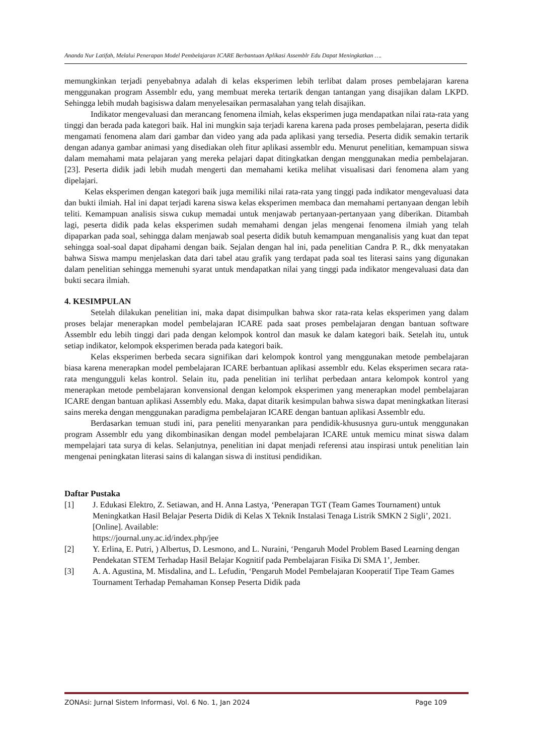Ananda Nur Latifah, Melalui Penerapan Model Pembelajaran ICARE Berbantuan Aplikasi Assemblr Edu Dapat Meningkatkan ….
memungkinkan terjadi penyebabnya adalah di kelas eksperimen lebih terlibat dalam proses pembelajaran karena menggunakan program Assemblr edu, yang membuat mereka tertarik dengan tantangan yang disajikan dalam LKPD. Sehingga lebih mudah bagisiswa dalam menyelesaikan permasalahan yang telah disajikan.
Indikator mengevaluasi dan merancang fenomena ilmiah, kelas eksperimen juga mendapatkan nilai rata-rata yang tinggi dan berada pada kategori baik. Hal ini mungkin saja terjadi karena karena pada proses pembelajaran, peserta didik mengamati fenomena alam dari gambar dan video yang ada pada aplikasi yang tersedia. Peserta didik semakin tertarik dengan adanya gambar animasi yang disediakan oleh fitur aplikasi assemblr edu. Menurut penelitian, kemampuan siswa dalam memahami mata pelajaran yang mereka pelajari dapat ditingkatkan dengan menggunakan media pembelajaran. [23]. Peserta didik jadi lebih mudah mengerti dan memahami ketika melihat visualisasi dari fenomena alam yang dipelajari.
Kelas eksperimen dengan kategori baik juga memiliki nilai rata-rata yang tinggi pada indikator mengevaluasi data dan bukti ilmiah. Hal ini dapat terjadi karena siswa kelas eksperimen membaca dan memahami pertanyaan dengan lebih teliti. Kemampuan analisis siswa cukup memadai untuk menjawab pertanyaan-pertanyaan yang diberikan. Ditambah lagi, peserta didik pada kelas eksperimen sudah memahami dengan jelas mengenai fenomena ilmiah yang telah dipaparkan pada soal, sehingga dalam menjawab soal peserta didik butuh kemampuan menganalisis yang kuat dan tepat sehingga soal-soal dapat dipahami dengan baik. Sejalan dengan hal ini, pada penelitian Candra P. R., dkk menyatakan bahwa Siswa mampu menjelaskan data dari tabel atau grafik yang terdapat pada soal tes literasi sains yang digunakan dalam penelitian sehingga memenuhi syarat untuk mendapatkan nilai yang tinggi pada indikator mengevaluasi data dan bukti secara ilmiah.
4. KESIMPULAN
Setelah dilakukan penelitian ini, maka dapat disimpulkan bahwa skor rata-rata kelas eksperimen yang dalam proses belajar menerapkan model pembelajaran ICARE pada saat proses pembelajaran dengan bantuan software Assemblr edu lebih tinggi dari pada dengan kelompok kontrol dan masuk ke dalam kategori baik. Setelah itu, untuk setiap indikator, kelompok eksperimen berada pada kategori baik.
Kelas eksperimen berbeda secara signifikan dari kelompok kontrol yang menggunakan metode pembelajaran biasa karena menerapkan model pembelajaran ICARE berbantuan aplikasi assemblr edu. Kelas eksperimen secara rata-rata mengungguli kelas kontrol. Selain itu, pada penelitian ini terlihat perbedaan antara kelompok kontrol yang menerapkan metode pembelajaran konvensional dengan kelompok eksperimen yang menerapkan model pembelajaran ICARE dengan bantuan aplikasi Assembly edu. Maka, dapat ditarik kesimpulan bahwa siswa dapat meningkatkan literasi sains mereka dengan menggunakan paradigma pembelajaran ICARE dengan bantuan aplikasi Assemblr edu.
Berdasarkan temuan studi ini, para peneliti menyarankan para pendidik-khususnya guru-untuk menggunakan program Assemblr edu yang dikombinasikan dengan model pembelajaran ICARE untuk memicu minat siswa dalam mempelajari tata surya di kelas. Selanjutnya, penelitian ini dapat menjadi referensi atau inspirasi untuk penelitian lain mengenai peningkatan literasi sains di kalangan siswa di institusi pendidikan.
Daftar Pustaka
[1] J. Edukasi Elektro, Z. Setiawan, and H. Anna Lastya, ‘Penerapan TGT (Team Games Tournament) untuk Meningkatkan Hasil Belajar Peserta Didik di Kelas X Teknik Instalasi Tenaga Listrik SMKN 2 Sigli’, 2021. [Online]. Available:
https://journal.uny.ac.id/index.php/jee
[2] Y. Erlina, E. Putri, ) Albertus, D. Lesmono, and L. Nuraini, ‘Pengaruh Model Problem Based Learning dengan Pendekatan STEM Terhadap Hasil Belajar Kognitif pada Pembelajaran Fisika Di SMA 1’, Jember.
[3] A. A. Agustina, M. Misdalina, and L. Lefudin, ‘Pengaruh Model Pembelajaran Kooperatif Tipe Team Games Tournament Terhadap Pemahaman Konsep Peserta Didik pada
ZONAsi: Jurnal Sistem Informasi, Vol. 6 No. 1, Jan 2024 Page 109